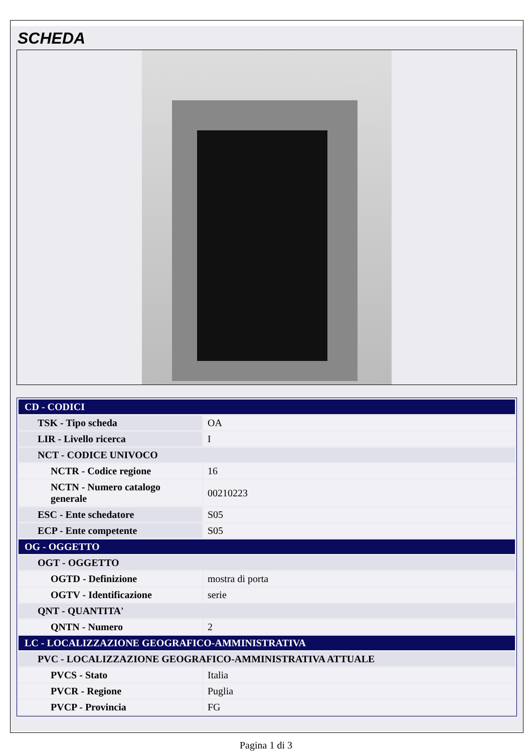SCHEDA
| CD - CODICI | |
| TSK - Tipo scheda | OA |
| LIR - Livello ricerca | I |
| NCT - CODICE UNIVOCO | |
| NCTR - Codice regione | 16 |
| NCTN - Numero catalogo generale | 00210223 |
| ESC - Ente schedatore | S05 |
| ECP - Ente competente | S05 |
| OG - OGGETTO | |
| OGT - OGGETTO | |
| OGTD - Definizione | mostra di porta |
| OGTV - Identificazione | serie |
| QNT - QUANTITA' | |
| QNTN - Numero | 2 |
| LC - LOCALIZZAZIONE GEOGRAFICO-AMMINISTRATIVA | |
| PVC - LOCALIZZAZIONE GEOGRAFICO-AMMINISTRATIVA ATTUALE | |
| PVCS - Stato | Italia |
| PVCR - Regione | Puglia |
| PVCP - Provincia | FG |
Pagina 1 di 3